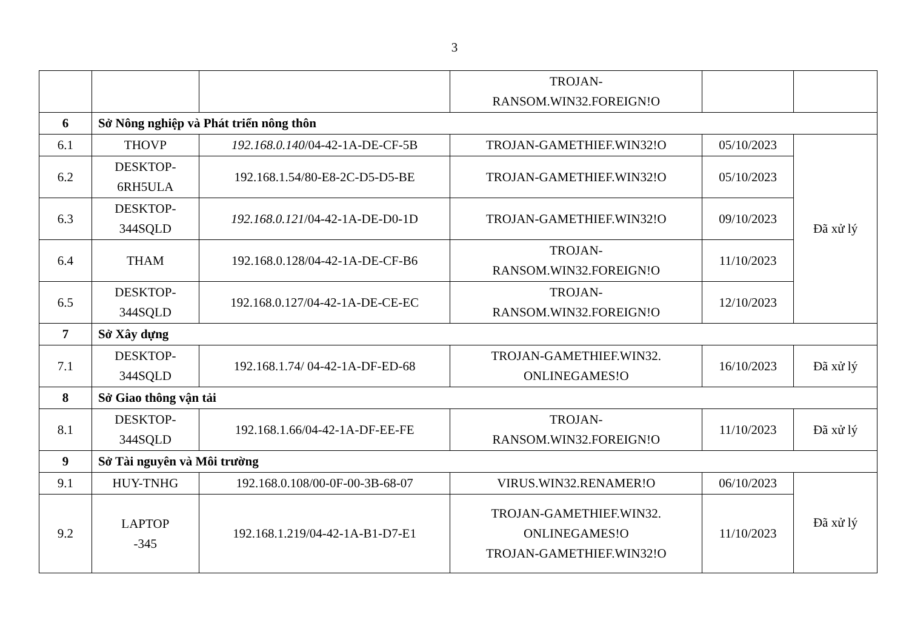3
| | | | TROJAN- RANSOM.WIN32.FOREIGN!O | | |
| 6 | Sở Nông nghiệp và Phát triển nông thôn | | | | |
| 6.1 | THOVP | 192.168.0.140 /04-42-1A-DE-CF-5B | TROJAN-GAMETHIEF.WIN32!O | 05/10/2023 | Đã xử lý |
| 6.2 | DESKTOP- 6RH5ULA | 192.168.1.54/80-E8-2C-D5-D5-BE | TROJAN-GAMETHIEF.WIN32!O | 05/10/2023 | |
| 6.3 | DESKTOP- 344SQLD | 192.168.0.121 /04-42-1A-DE-D0-1D | TROJAN-GAMETHIEF.WIN32!O | 09/10/2023 | |
| 6.4 | THAM | 192.168.0.128/04-42-1A-DE-CF-B6 | TROJAN- RANSOM.WIN32.FOREIGN!O | 11/10/2023 | |
| 6.5 | DESKTOP- 344SQLD | 192.168.0.127/04-42-1A-DE-CE-EC | TROJAN- RANSOM.WIN32.FOREIGN!O | 12/10/2023 | |
| 7 | Sở Xây dựng | | | | |
| 7.1 | DESKTOP- 344SQLD | 192.168.1.74/ 04-42-1A-DF-ED-68 | TROJAN-GAMETHIEF.WIN32. ONLINEGAMES!O | 16/10/2023 | Đã xử lý |
| 8 | Sở Giao thông vận tải | | | | |
| 8.1 | DESKTOP- 344SQLD | 192.168.1.66/04-42-1A-DF-EE-FE | TROJAN- RANSOM.WIN32.FOREIGN!O | 11/10/2023 | Đã xử lý |
| 9 | Sở Tài nguyên và Môi trường | | | | |
| 9.1 | HUY-TNHG | 192.168.0.108/00-0F-00-3B-68-07 | VIRUS.WIN32.RENAMER!O | 06/10/2023 | Đã xử lý |
| 9.2 | LAPTOP -345 | 192.168.1.219/04-42-1A-B1-D7-E1 | TROJAN-GAMETHIEF.WIN32. ONLINEGAMES!O TROJAN-GAMETHIEF.WIN32!O | 11/10/2023 | |